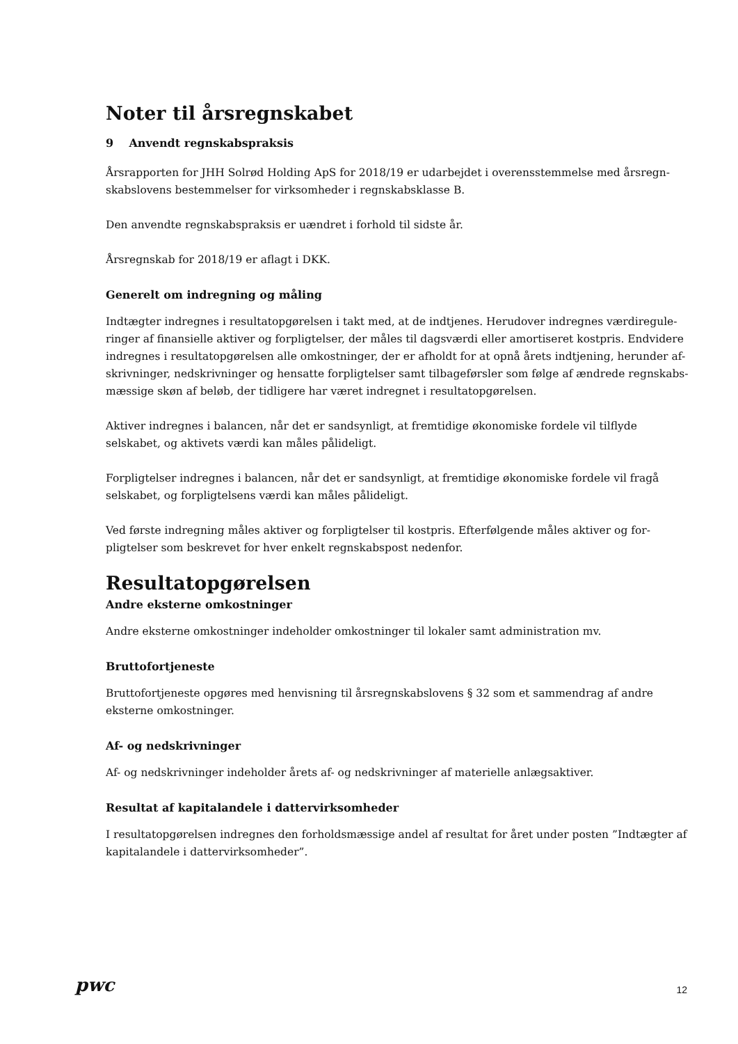Noter til årsregnskabet
9 Anvendt regnskabspraksis
Årsrapporten for JHH Solrød Holding ApS for 2018/19 er udarbejdet i overensstemmelse med årsregn-skabslovens bestemmelser for virksomheder i regnskabsklasse B.
Den anvendte regnskabspraksis er uændret i forhold til sidste år.
Årsregnskab for 2018/19 er aflagt i DKK.
Generelt om indregning og måling
Indtægter indregnes i resultatopgørelsen i takt med, at de indtjenes. Herudover indregnes værdiregule-ringer af finansielle aktiver og forpligtelser, der måles til dagsværdi eller amortiseret kostpris. Endvidere indregnes i resultatopgørelsen alle omkostninger, der er afholdt for at opnå årets indtjening, herunder af-skrivninger, nedskrivninger og hensatte forpligtelser samt tilbageførsler som følge af ændrede regnskabs-mæssige skøn af beløb, der tidligere har været indregnet i resultatopgørelsen.
Aktiver indregnes i balancen, når det er sandsynligt, at fremtidige økonomiske fordele vil tilflyde selskabet, og aktivets værdi kan måles pålideligt.
Forpligtelser indregnes i balancen, når det er sandsynligt, at fremtidige økonomiske fordele vil fragå selskabet, og forpligtelsens værdi kan måles pålideligt.
Ved første indregning måles aktiver og forpligtelser til kostpris. Efterfølgende måles aktiver og for-pligtelser som beskrevet for hver enkelt regnskabspost nedenfor.
Resultatopgørelsen
Andre eksterne omkostninger
Andre eksterne omkostninger indeholder omkostninger til lokaler samt administration mv.
Bruttofortjeneste
Bruttofortjeneste opgøres med henvisning til årsregnskabslovens § 32 som et sammendrag af andre eksterne omkostninger.
Af- og nedskrivninger
Af- og nedskrivninger indeholder årets af- og nedskrivninger af materielle anlægsaktiver.
Resultat af kapitalandele i dattervirksomheder
I resultatopgørelsen indregnes den forholdsmæssige andel af resultat for året under posten ”Indtægter af kapitalandele i dattervirksomheder”.
pwc 12